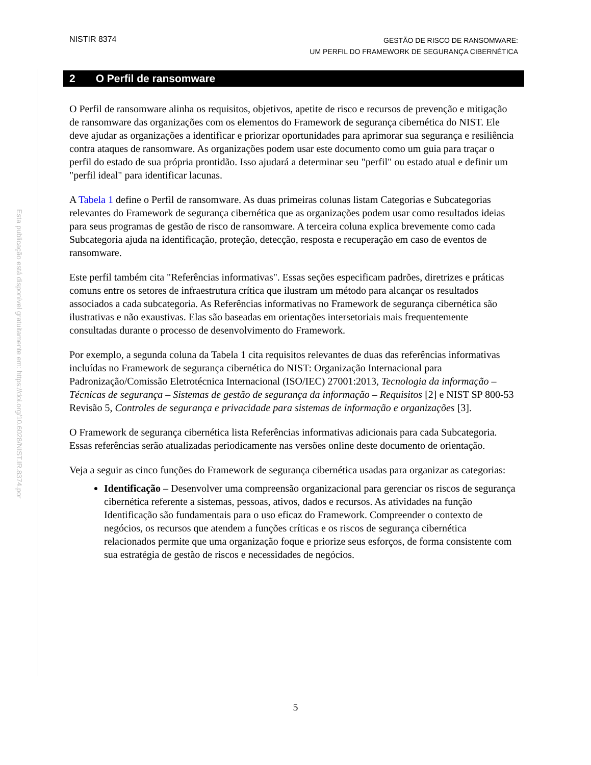Esta publicação está disponível gratuitamente em: https://doi.org/10.6028/NIST.IR.8374.por
NISTIR 8374
GESTÃO DE RISCO DE RANSOMWARE:
UM PERFIL DO FRAMEWORK DE SEGURANÇA CIBERNÉTICA
2 O Perfil de ransomware
O Perfil de ransomware alinha os requisitos, objetivos, apetite de risco e recursos de prevenção e mitigação de ransomware das organizações com os elementos do Framework de segurança cibernética do NIST. Ele deve ajudar as organizações a identificar e priorizar oportunidades para aprimorar sua segurança e resiliência contra ataques de ransomware. As organizações podem usar este documento como um guia para traçar o perfil do estado de sua própria prontidão. Isso ajudará a determinar seu "perfil" ou estado atual e definir um "perfil ideal" para identificar lacunas.
A Tabela 1 define o Perfil de ransomware. As duas primeiras colunas listam Categorias e Subcategorias relevantes do Framework de segurança cibernética que as organizações podem usar como resultados ideias para seus programas de gestão de risco de ransomware. A terceira coluna explica brevemente como cada Subcategoria ajuda na identificação, proteção, detecção, resposta e recuperação em caso de eventos de ransomware.
Este perfil também cita "Referências informativas". Essas seções especificam padrões, diretrizes e práticas comuns entre os setores de infraestrutura crítica que ilustram um método para alcançar os resultados associados a cada subcategoria. As Referências informativas no Framework de segurança cibernética são ilustrativas e não exaustivas. Elas são baseadas em orientações intersetoriais mais frequentemente consultadas durante o processo de desenvolvimento do Framework.
Por exemplo, a segunda coluna da Tabela 1 cita requisitos relevantes de duas das referências informativas incluídas no Framework de segurança cibernética do NIST: Organização Internacional para Padronização/Comissão Eletrotécnica Internacional (ISO/IEC) 27001:2013, Tecnologia da informação – Técnicas de segurança – Sistemas de gestão de segurança da informação – Requisitos [2] e NIST SP 800-53 Revisão 5, Controles de segurança e privacidade para sistemas de informação e organizações [3].
O Framework de segurança cibernética lista Referências informativas adicionais para cada Subcategoria. Essas referências serão atualizadas periodicamente nas versões online deste documento de orientação.
Veja a seguir as cinco funções do Framework de segurança cibernética usadas para organizar as categorias:
Identificação – Desenvolver uma compreensão organizacional para gerenciar os riscos de segurança cibernética referente a sistemas, pessoas, ativos, dados e recursos. As atividades na função Identificação são fundamentais para o uso eficaz do Framework. Compreender o contexto de negócios, os recursos que atendem a funções críticas e os riscos de segurança cibernética relacionados permite que uma organização foque e priorize seus esforços, de forma consistente com sua estratégia de gestão de riscos e necessidades de negócios.
5